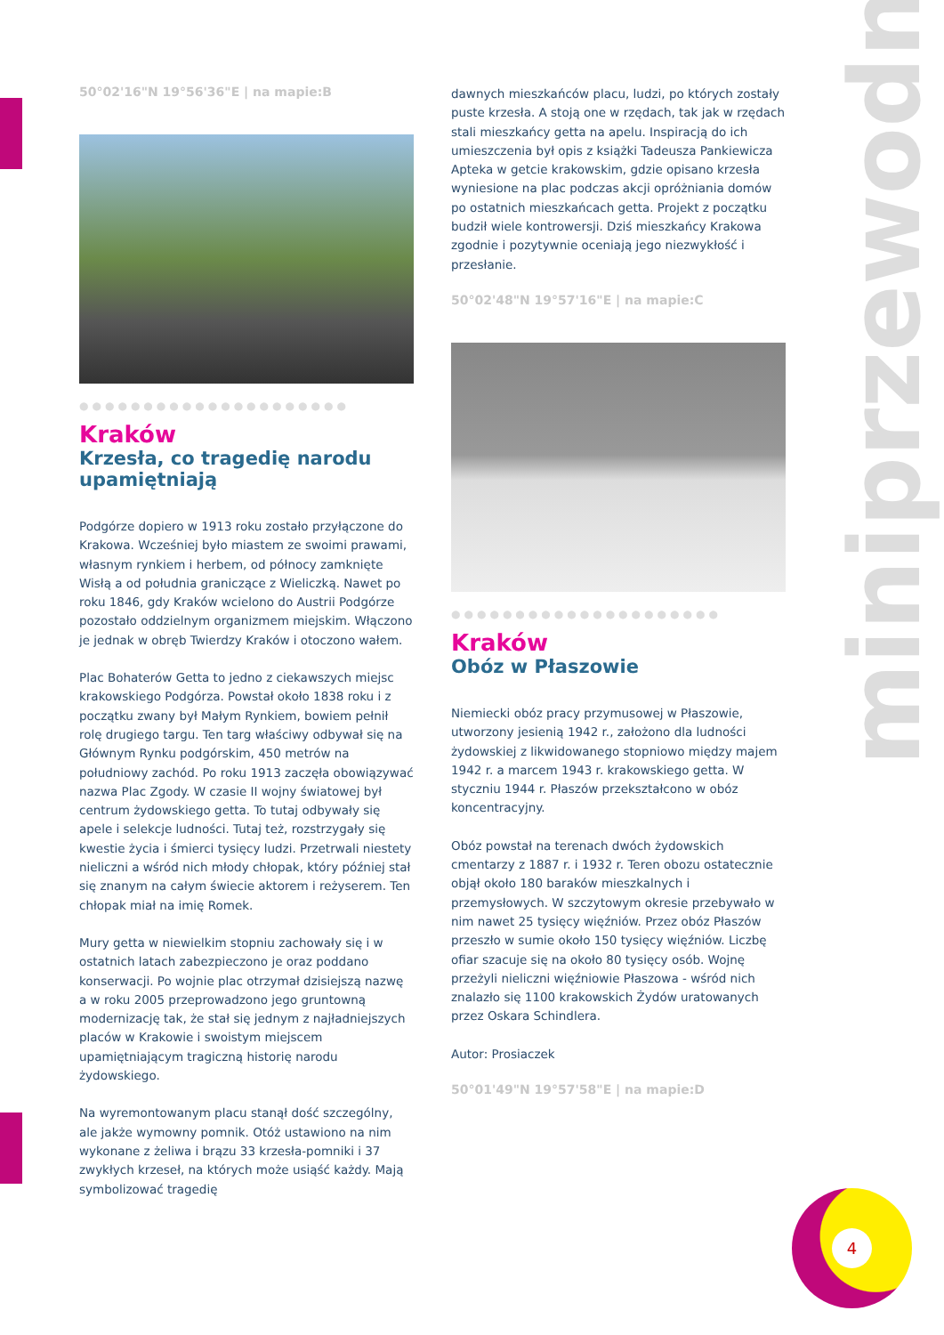50°02'16"N 19°56'36"E | na mapie:B
●●●●●●●●●●●●●●●●●●●●●
Kraków
Krzesła, co tragedię narodu upamiętniają
Podgórze dopiero w 1913 roku zostało przyłączone do Krakowa. Wcześniej było miastem ze swoimi prawami, własnym rynkiem i herbem, od północy zamknięte Wisłą a od południa graniczące z Wieliczką. Nawet po roku 1846, gdy Kraków wcielono do Austrii Podgórze pozostało oddzielnym organizmem miejskim. Włączono je jednak w obręb Twierdzy Kraków i otoczono wałem.
Plac Bohaterów Getta to jedno z ciekawszych miejsc krakowskiego Podgórza. Powstał około 1838 roku i z początku zwany był Małym Rynkiem, bowiem pełnił rolę drugiego targu. Ten targ właściwy odbywał się na Głównym Rynku podgórskim, 450 metrów na południowy zachód. Po roku 1913 zaczęła obowiązywać nazwa Plac Zgody. W czasie II wojny światowej był centrum żydowskiego getta. To tutaj odbywały się apele i selekcje ludności. Tutaj też, rozstrzygały się kwestie życia i śmierci tysięcy ludzi. Przetrwali niestety nieliczni a wśród nich młody chłopak, który później stał się znanym na całym świecie aktorem i reżyserem. Ten chłopak miał na imię Romek.
Mury getta w niewielkim stopniu zachowały się i w ostatnich latach zabezpieczono je oraz poddano konserwacji. Po wojnie plac otrzymał dzisiejszą nazwę a w roku 2005 przeprowadzono jego gruntowną modernizację tak, że stał się jednym z najładniejszych placów w Krakowie i swoistym miejscem upamiętniającym tragiczną historię narodu żydowskiego.
Na wyremontowanym placu stanął dość szczególny, ale jakże wymowny pomnik. Otóż ustawiono na nim wykonane z żeliwa i brązu 33 krzesła-pomniki i 37 zwykłych krzeseł, na których może usiąść każdy. Mają symbolizować tragedię
dawnych mieszkańców placu, ludzi, po których zostały puste krzesła. A stoją one w rzędach, tak jak w rzędach stali mieszkańcy getta na apelu. Inspiracją do ich umieszczenia był opis z książki Tadeusza Pankiewicza Apteka w getcie krakowskim, gdzie opisano krzesła wyniesione na plac podczas akcji opróżniania domów po ostatnich mieszkańcach getta. Projekt z początku budził wiele kontrowersji. Dziś mieszkańcy Krakowa zgodnie i pozytywnie oceniają jego niezwykłość i przesłanie.
50°02'48"N 19°57'16"E | na mapie:C
●●●●●●●●●●●●●●●●●●●●●
Kraków
Obóz w Płaszowie
Niemiecki obóz pracy przymusowej w Płaszowie, utworzony jesienią 1942 r., założono dla ludności żydowskiej z likwidowanego stopniowo między majem 1942 r. a marcem 1943 r. krakowskiego getta. W styczniu 1944 r. Płaszów przekształcono w obóz koncentracyjny.
Obóz powstał na terenach dwóch żydowskich cmentarzy z 1887 r. i 1932 r. Teren obozu ostatecznie objął około 180 baraków mieszkalnych i przemysłowych. W szczytowym okresie przebywało w nim nawet 25 tysięcy więźniów. Przez obóz Płaszów przeszło w sumie około 150 tysięcy więźniów. Liczbę ofiar szacuje się na około 80 tysięcy osób. Wojnę przeżyli nieliczni więźniowie Płaszowa - wśród nich znalazło się 1100 krakowskich Żydów uratowanych przez Oskara Schindlera.
Autor: Prosiaczek
50°01'49"N 19°57'58"E | na mapie:D
miniprzewodnik
4